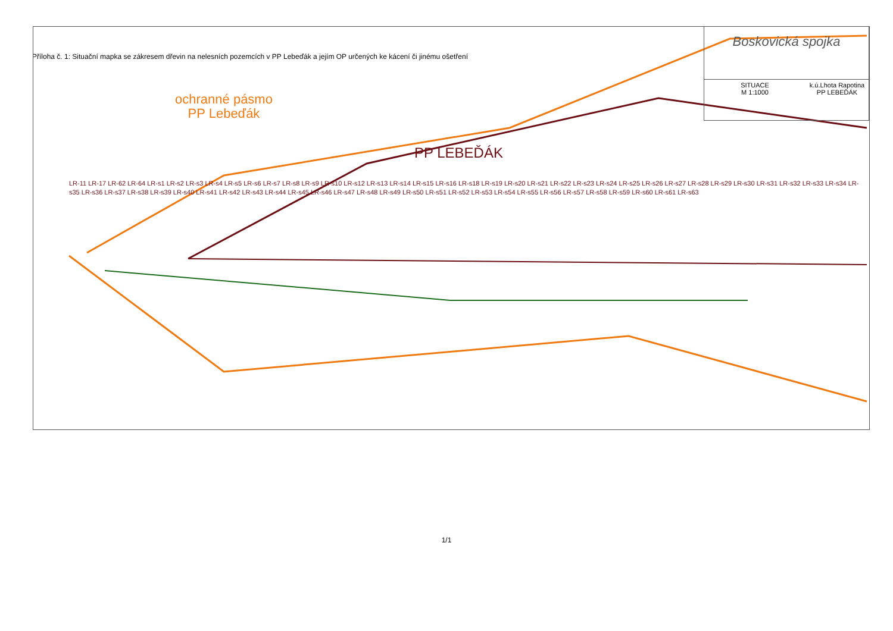Příloha č. 1: Situační mapka se zákresem dřevin na nelesních pozemcích v PP Lebeďák a jejím OP určených ke kácení či jinému ošetření
ochranné pásmo
PP Lebeďák
Boskovická spojka
SITUACE
M 1:1000
k.ú.Lhota Rapotina
PP LEBEĎÁK
PP LEBEĎÁK
LR-11 LR-17 LR-62 LR-64 LR-s1 LR-s2 LR-s3 LR-s4 LR-s5 LR-s6 LR-s7 LR-s8 LR-s9 LR-s10 LR-s12 LR-s13 LR-s14 LR-s15 LR-s16 LR-s18 LR-s19 LR-s20 LR-s21 LR-s22 LR-s23 LR-s24 LR-s25 LR-s26 LR-s27 LR-s28 LR-s29 LR-s30 LR-s31 LR-s32 LR-s33 LR-s34 LR-s35 LR-s36 LR-s37 LR-s38 LR-s39 LR-s40 LR-s41 LR-s42 LR-s43 LR-s44 LR-s45 LR-s46 LR-s47 LR-s48 LR-s49 LR-s50 LR-s51 LR-s52 LR-s53 LR-s54 LR-s55 LR-s56 LR-s57 LR-s58 LR-s59 LR-s60 LR-s61 LR-s63
1/1